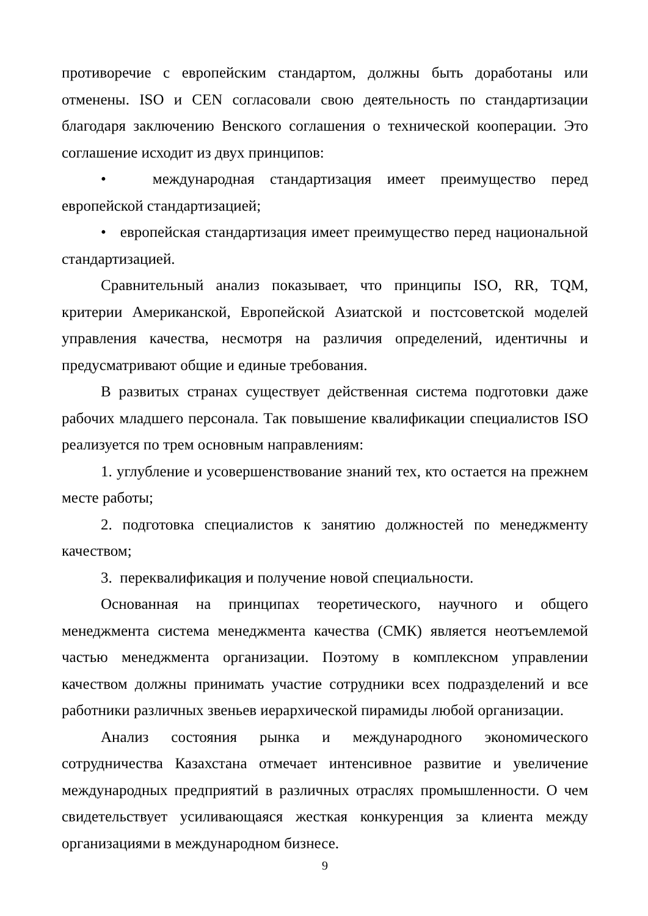противоречие с европейским стандартом, должны быть доработаны или отменены. ISO и CEN согласовали свою деятельность по стандартизации благодаря заключению Венского соглашения о технической кооперации. Это соглашение исходит из двух принципов:
• международная стандартизация имеет преимущество перед европейской стандартизацией;
• европейская стандартизация имеет преимущество перед национальной стандартизацией.
Сравнительный анализ показывает, что принципы ISO, RR, TQM, критерии Американской, Европейской Азиатской и постсоветской моделей управления качества, несмотря на различия определений, идентичны и предусматривают общие и единые требования.
В развитых странах существует действенная система подготовки даже рабочих младшего персонала. Так повышение квалификации специалистов ISO реализуется по трем основным направлениям:
1. углубление и усовершенствование знаний тех, кто остается на прежнем месте работы;
2. подготовка специалистов к занятию должностей по менеджменту качеством;
3. переквалификация и получение новой специальности.
Основанная на принципах теоретического, научного и общего менеджмента система менеджмента качества (СМК) является неотъемлемой частью менеджмента организации. Поэтому в комплексном управлении качеством должны принимать участие сотрудники всех подразделений и все работники различных звеньев иерархической пирамиды любой организации.
Анализ состояния рынка и международного экономического сотрудничества Казахстана отмечает интенсивное развитие и увеличение международных предприятий в различных отраслях промышленности. О чем свидетельствует усиливающаяся жесткая конкуренция за клиента между организациями в международном бизнесе.
9